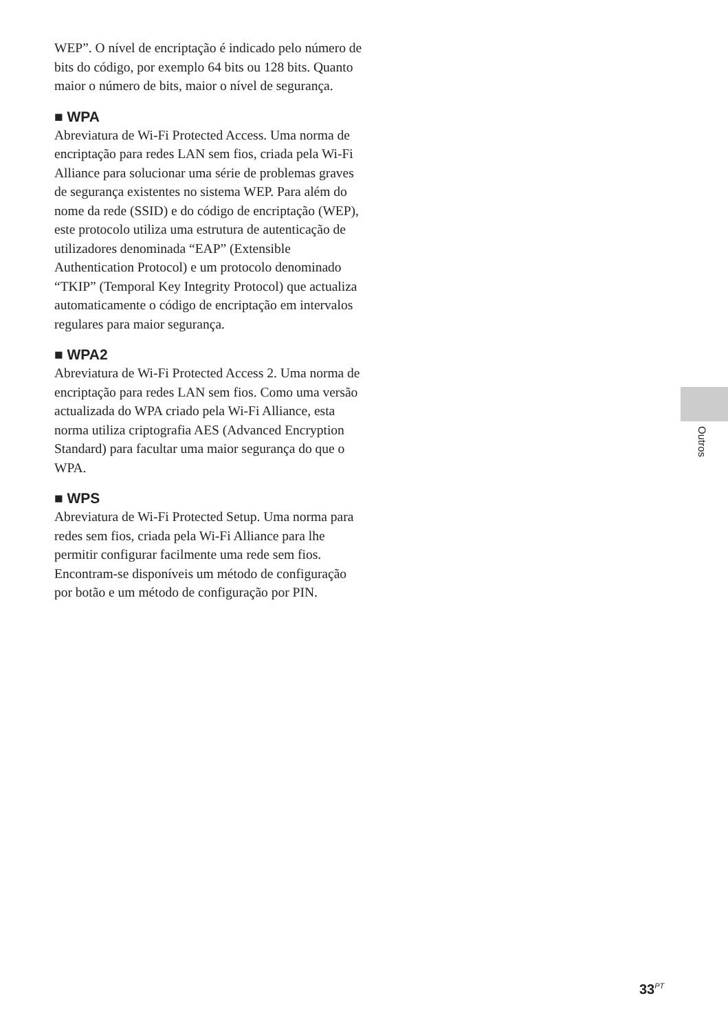WEP”. O nível de encriptação é indicado pelo número de bits do código, por exemplo 64 bits ou 128 bits. Quanto maior o número de bits, maior o nível de segurança.
■ WPA
Abreviatura de Wi-Fi Protected Access. Uma norma de encriptação para redes LAN sem fios, criada pela Wi-Fi Alliance para solucionar uma série de problemas graves de segurança existentes no sistema WEP. Para além do nome da rede (SSID) e do código de encriptação (WEP), este protocolo utiliza uma estrutura de autenticação de utilizadores denominada “EAP” (Extensible Authentication Protocol) e um protocolo denominado “TKIP” (Temporal Key Integrity Protocol) que actualiza automaticamente o código de encriptação em intervalos regulares para maior segurança.
■ WPA2
Abreviatura de Wi-Fi Protected Access 2. Uma norma de encriptação para redes LAN sem fios. Como uma versão actualizada do WPA criado pela Wi-Fi Alliance, esta norma utiliza criptografia AES (Advanced Encryption Standard) para facultar uma maior segurança do que o WPA.
■ WPS
Abreviatura de Wi-Fi Protected Setup. Uma norma para redes sem fios, criada pela Wi-Fi Alliance para lhe permitir configurar facilmente uma rede sem fios. Encontram-se disponíveis um método de configuração por botão e um método de configuração por PIN.
Outros
33<sup>PT</sup>